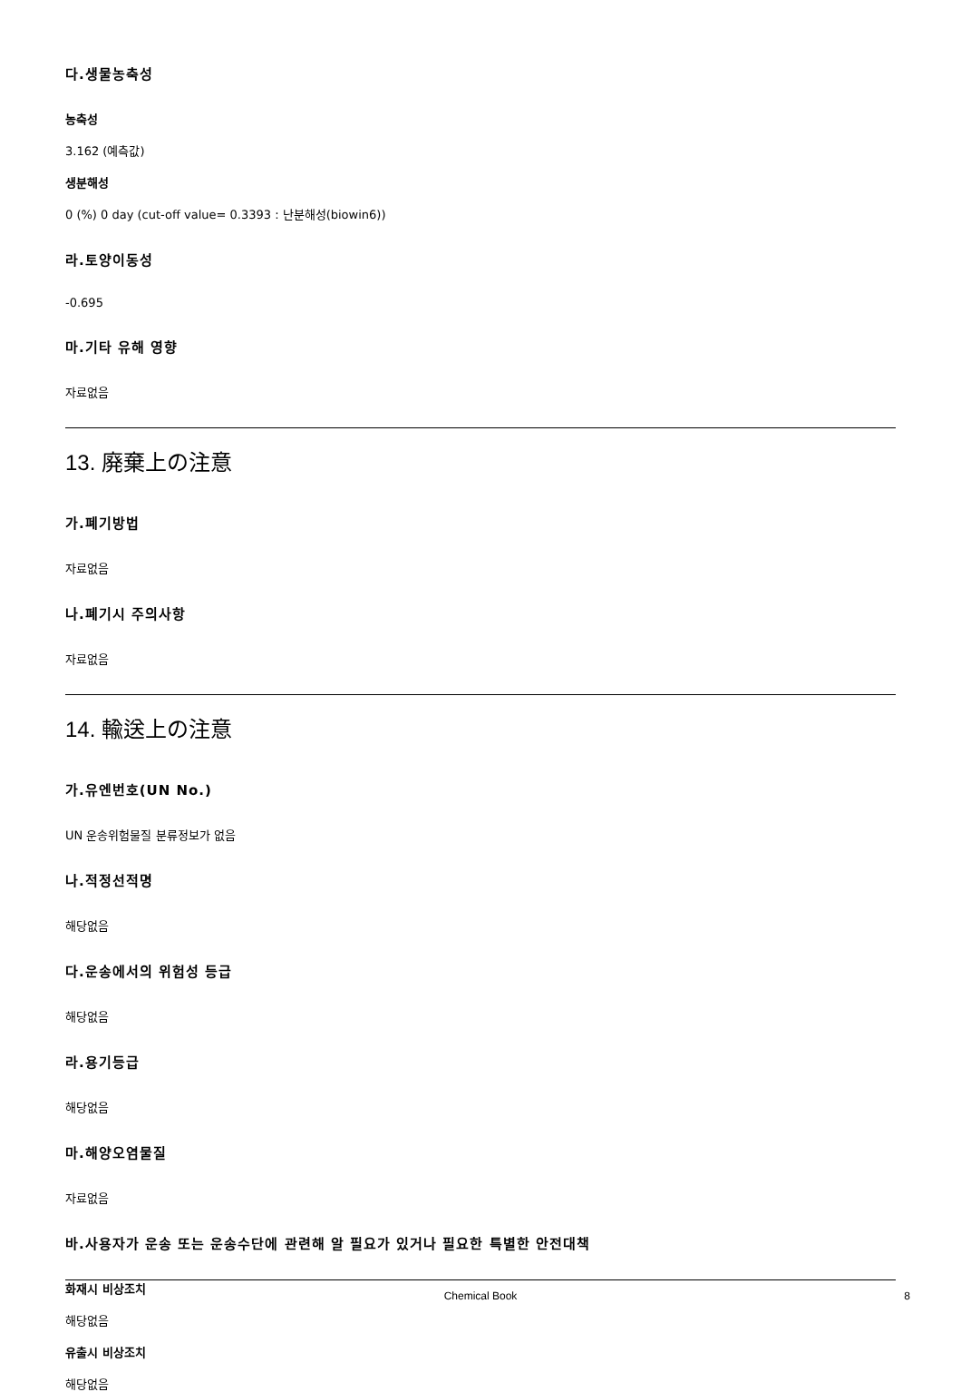다.생물농축성
농축성
3.162 (예측값)
생분해성
0 (%) 0 day (cut-off value= 0.3393 : 난분해성(biowin6))
라.토양이동성
-0.695
마.기타 유해 영향
자료없음
13. 廃棄上の注意
가.폐기방법
자료없음
나.폐기시 주의사항
자료없음
14. 輸送上の注意
가.유엔번호(UN No.)
UN 운송위험물질 분류정보가 없음
나.적정선적명
해당없음
다.운송에서의 위험성 등급
해당없음
라.용기등급
해당없음
마.해양오염물질
자료없음
바.사용자가 운송 또는 운송수단에 관련해 알 필요가 있거나 필요한 특별한 안전대책
화재시 비상조치
해당없음
유출시 비상조치
해당없음
Chemical Book 8